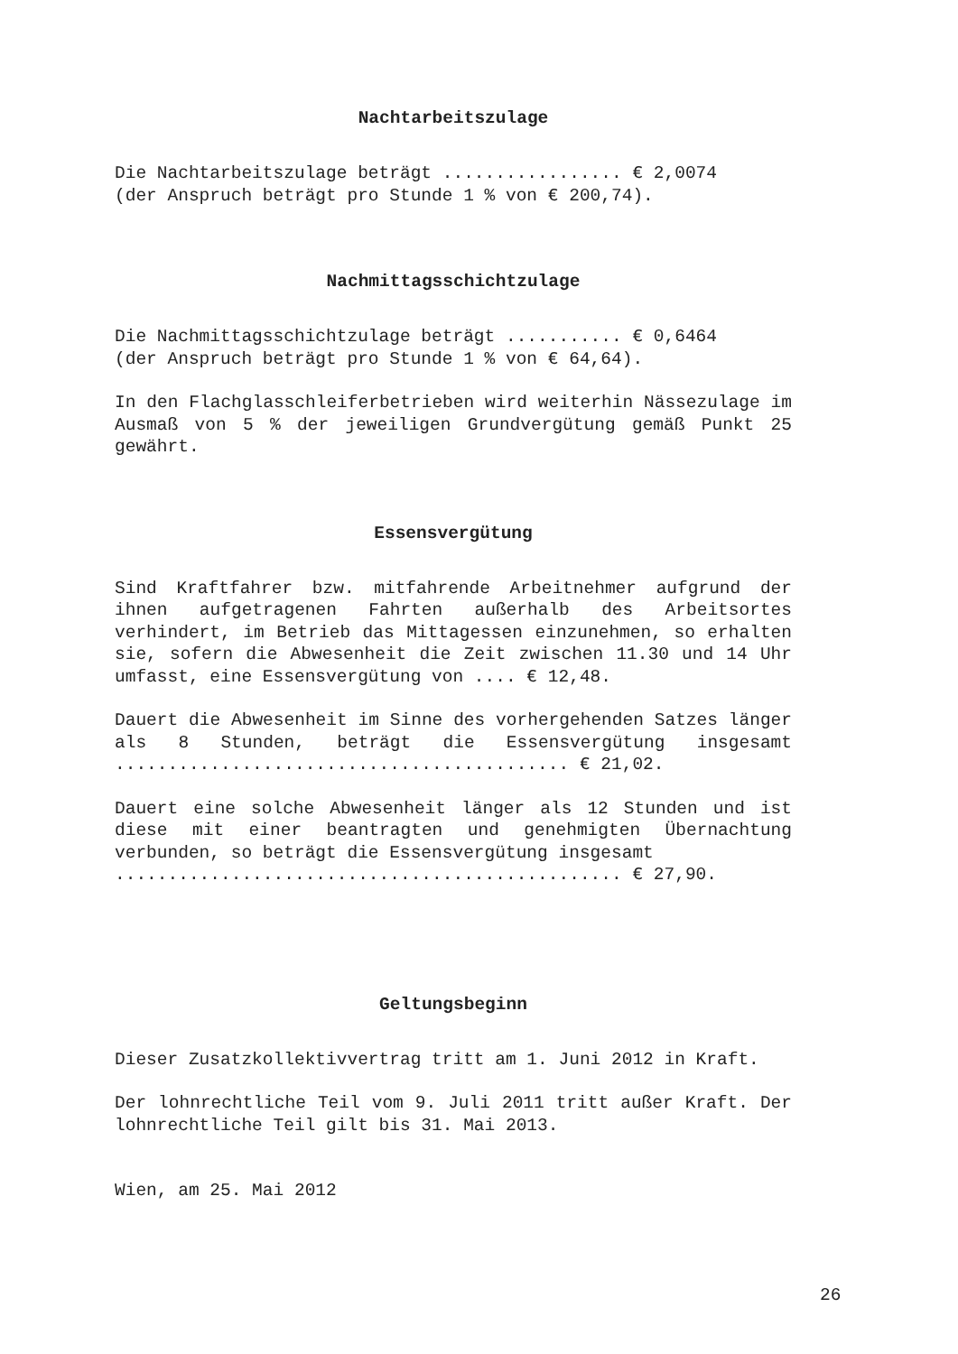Nachtarbeitszulage
Die Nachtarbeitszulage beträgt ................. € 2,0074 (der Anspruch beträgt pro Stunde 1 % von € 200,74).
Nachmittagsschichtzulage
Die Nachmittagsschichtzulage beträgt ........... € 0,6464 (der Anspruch beträgt pro Stunde 1 % von € 64,64).
In den Flachglasschleiferbetrieben wird weiterhin Nässezulage im Ausmaß von 5 % der jeweiligen Grundvergütung gemäß Punkt 25 gewährt.
Essensvergütung
Sind Kraftfahrer bzw. mitfahrende Arbeitnehmer aufgrund der ihnen aufgetragenen Fahrten außerhalb des Arbeitsortes verhindert, im Betrieb das Mittagessen einzunehmen, so erhalten sie, sofern die Abwesenheit die Zeit zwischen 11.30 und 14 Uhr umfasst, eine Essensvergütung von .... € 12,48.
Dauert die Abwesenheit im Sinne des vorhergehenden Satzes länger als 8 Stunden, beträgt die Essensvergütung insgesamt ........................................... € 21,02.
Dauert eine solche Abwesenheit länger als 12 Stunden und ist diese mit einer beantragten und genehmigten Übernachtung verbunden, so beträgt die Essensvergütung insgesamt
................................................ € 27,90.
Geltungsbeginn
Dieser Zusatzkollektivvertrag tritt am 1. Juni 2012 in Kraft.
Der lohnrechtliche Teil vom 9. Juli 2011 tritt außer Kraft. Der lohnrechtliche Teil gilt bis 31. Mai 2013.
Wien, am 25. Mai 2012
26